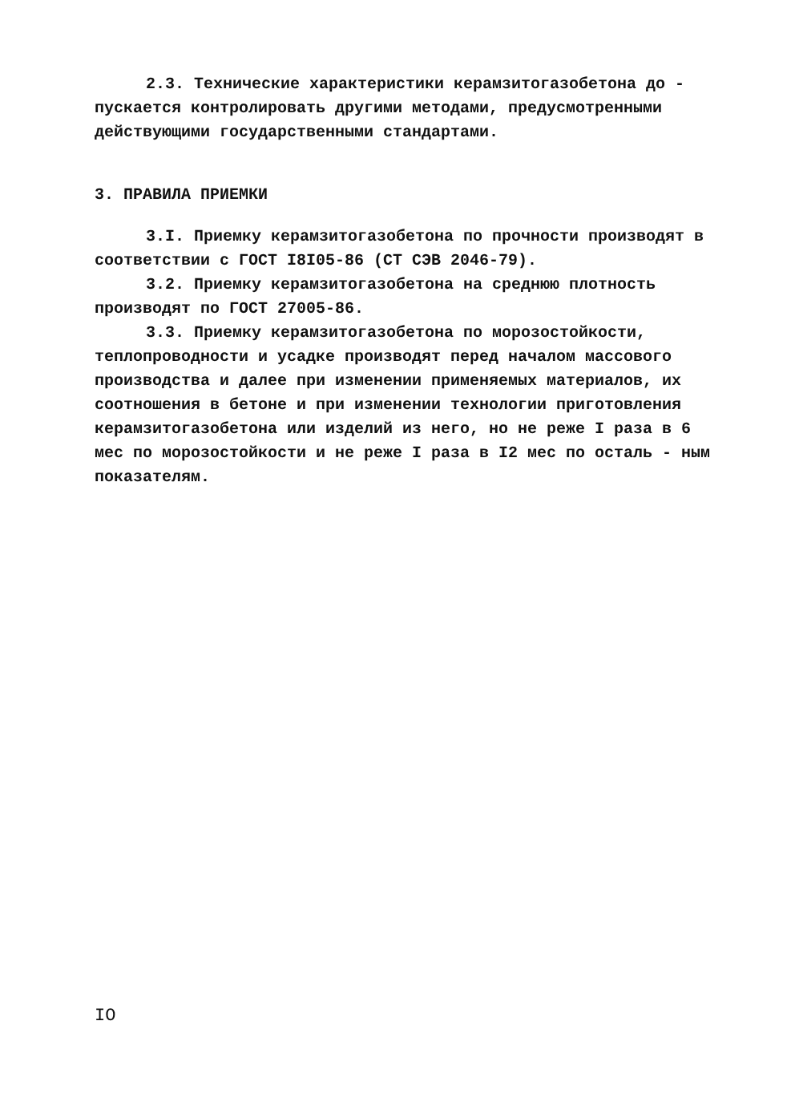2.3. Технические характеристики керамзитогазобетона до - пускается контролировать другими методами, предусмотренными действующими государственными стандартами.
3. ПРАВИЛА ПРИЕМКИ
3.I. Приемку керамзитогазобетона по прочности производят в соответствии с ГОСТ I8I05-86 (СТ СЭВ 2046-79).
3.2. Приемку керамзитогазобетона на среднюю плотность производят по ГОСТ 27005-86.
3.3. Приемку керамзитогазобетона по морозостойкости, теплопроводности и усадке производят перед началом массового производства и далее при изменении применяемых материалов, их соотношения в бетоне и при изменении технологии приготовления керамзитогазобетона или изделий из него, но не реже I раза в 6 мес по морозостойкости и не реже I раза в I2 мес по осталь - ным показателям.
IO